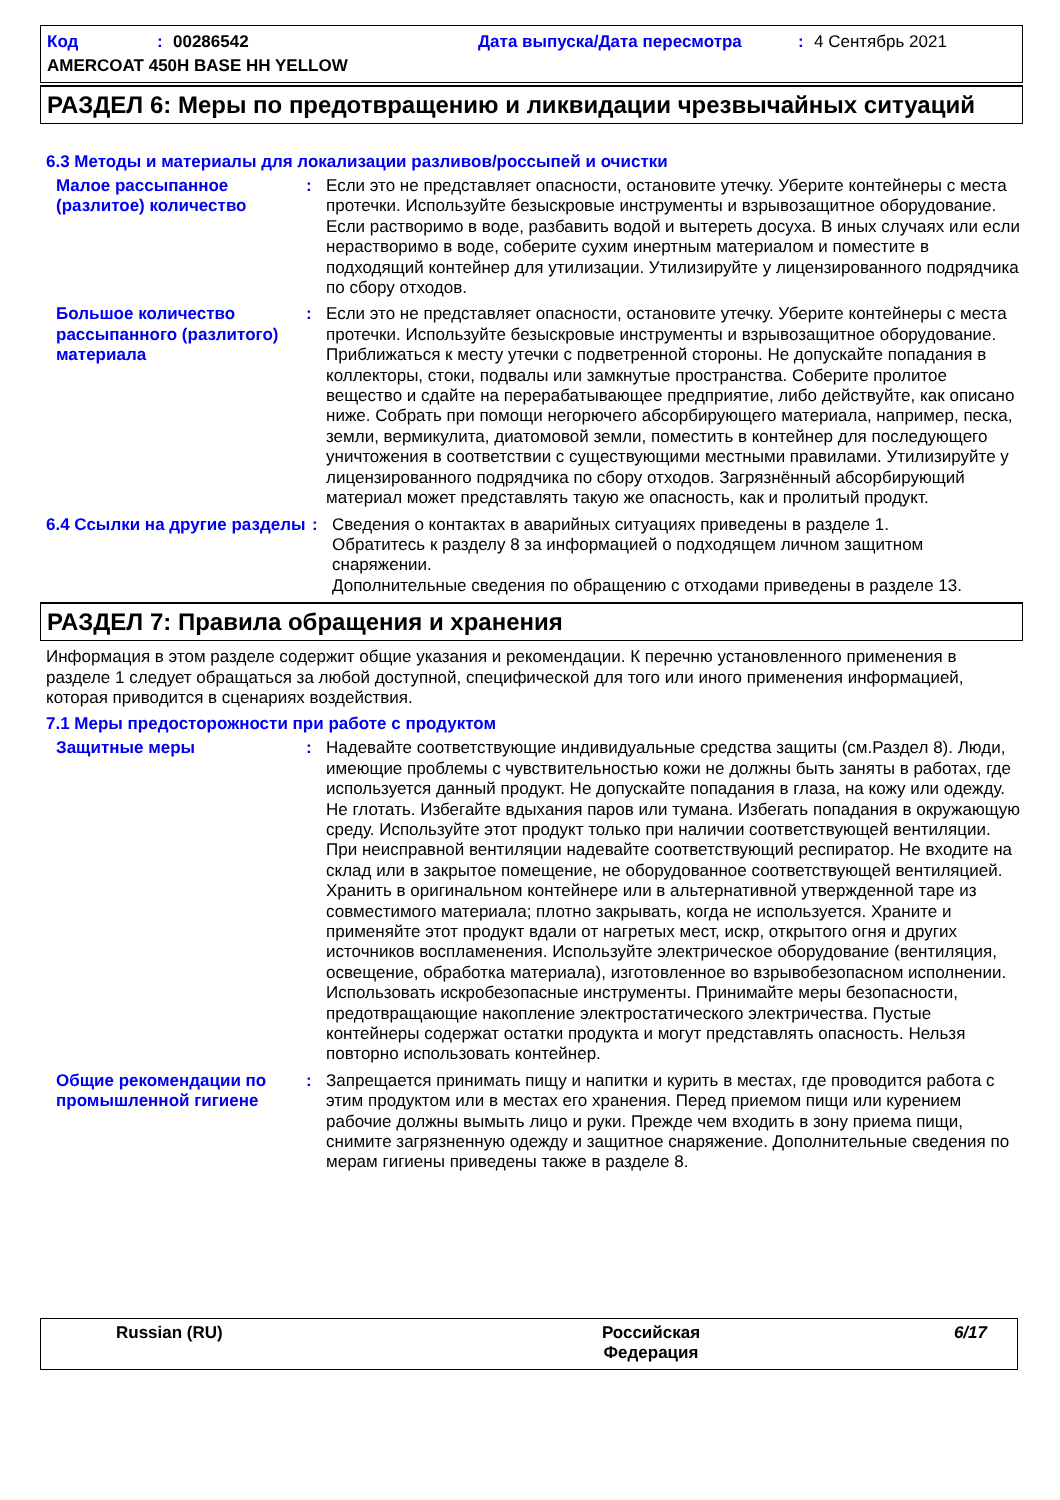Код: 00286542 Дата выпуска/Дата пересмотра: 4 Сентябрь 2021
AMERCOAT 450H BASE HH YELLOW
РАЗДЕЛ 6: Меры по предотвращению и ликвидации чрезвычайных ситуаций
6.3 Методы и материалы для локализации разливов/россыпей и очистки
Малое рассыпанное (разлитое) количество
: Если это не представляет опасности, остановите утечку. Уберите контейнеры с места протечки. Используйте безыскровые инструменты и взрывозащитное оборудование. Если растворимо в воде, разбавить водой и вытереть досуха. В иных случаях или если нерастворимо в воде, соберите сухим инертным материалом и поместите в подходящий контейнер для утилизации. Утилизируйте у лицензированного подрядчика по сбору отходов.
Большое количество рассыпанного (разлитого) материала
: Если это не представляет опасности, остановите утечку. Уберите контейнеры с места протечки. Используйте безыскровые инструменты и взрывозащитное оборудование. Приближаться к месту утечки с подветренной стороны. Не допускайте попадания в коллекторы, стоки, подвалы или замкнутые пространства. Соберите пролитое вещество и сдайте на перерабатывающее предприятие, либо действуйте, как описано ниже. Собрать при помощи негорючего абсорбирующего материала, например, песка, земли, вермикулита, диатомовой земли, поместить в контейнер для последующего уничтожения в соответствии с существующими местными правилами. Утилизируйте у лицензированного подрядчика по сбору отходов. Загрязнённый абсорбирующий материал может представлять такую же опасность, как и пролитый продукт.
6.4 Ссылки на другие разделы
: Сведения о контактах в аварийных ситуациях приведены в разделе 1.
Обратитесь к разделу 8 за информацией о подходящем личном защитном снаряжении.
Дополнительные сведения по обращению с отходами приведены в разделе 13.
РАЗДЕЛ 7: Правила обращения и хранения
Информация в этом разделе содержит общие указания и рекомендации. К перечню установленного применения в разделе 1 следует обращаться за любой доступной, специфической для того или иного применения информацией, которая приводится в сценариях воздействия.
7.1 Меры предосторожности при работе с продуктом
Защитные меры : Надевайте соответствующие индивидуальные средства защиты (см.Раздел 8). Люди, имеющие проблемы с чувствительностью кожи не должны быть заняты в работах, где используется данный продукт. Не допускайте попадания в глаза, на кожу или одежду. Не глотать. Избегайте вдыхания паров или тумана. Избегать попадания в окружающую среду. Используйте этот продукт только при наличии соответствующей вентиляции. При неисправной вентиляции надевайте соответствующий респиратор. Не входите на склад или в закрытое помещение, не оборудованное соответствующей вентиляцией. Хранить в оригинальном контейнере или в альтернативной утвержденной таре из совместимого материала; плотно закрывать, когда не используется. Храните и применяйте этот продукт вдали от нагретых мест, искр, открытого огня и других источников воспламенения. Используйте электрическое оборудование (вентиляция, освещение, обработка материала), изготовленное во взрывобезопасном исполнении. Использовать искробезопасные инструменты. Принимайте меры безопасности, предотвращающие накопление электростатического электричества. Пустые контейнеры содержат остатки продукта и могут представлять опасность. Нельзя повторно использовать контейнер.
Общие рекомендации по промышленной гигиене
: Запрещается принимать пищу и напитки и курить в местах, где проводится работа с этим продуктом или в местах его хранения. Перед приемом пищи или курением рабочие должны вымыть лицо и руки. Прежде чем входить в зону приема пищи, снимите загрязненную одежду и защитное снаряжение. Дополнительные сведения по мерам гигиены приведены также в разделе 8.
Russian (RU) Российская Федерация
6/17